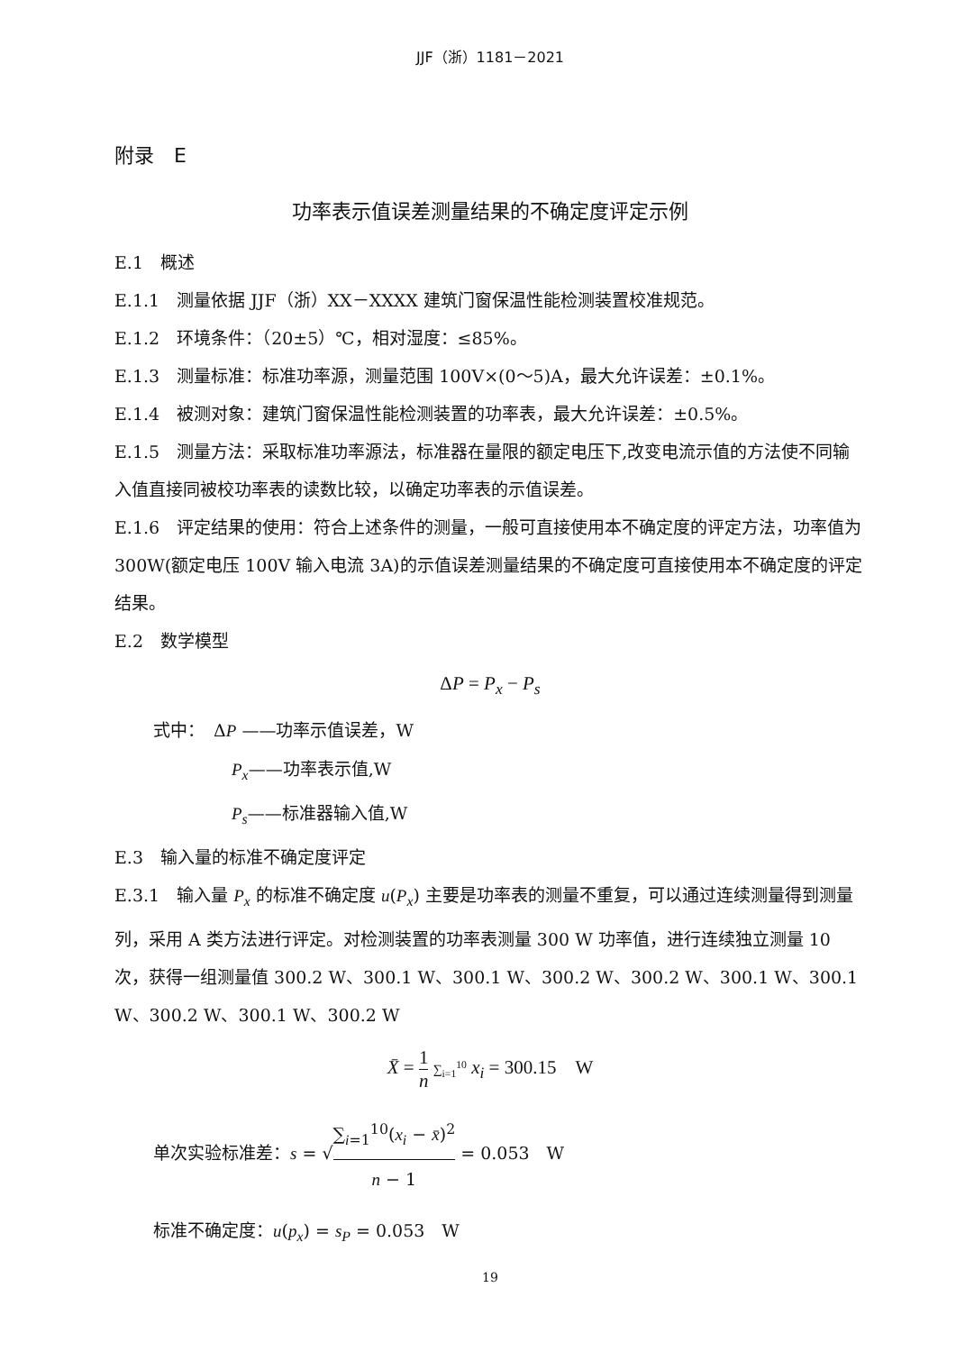JJF（浙）1181－2021
附录　E
功率表示值误差测量结果的不确定度评定示例
E.1　概述
E.1.1　测量依据 JJF（浙）XX－XXXX 建筑门窗保温性能检测装置校准规范。
E.1.2　环境条件：（20±5）℃，相对湿度：≤85%。
E.1.3　测量标准：标准功率源，测量范围 100V×(0～5)A，最大允许误差：±0.1%。
E.1.4　被测对象：建筑门窗保温性能检测装置的功率表，最大允许误差：±0.5%。
E.1.5　测量方法：采取标准功率源法，标准器在量限的额定电压下,改变电流示值的方法使不同输入值直接同被校功率表的读数比较，以确定功率表的示值误差。
E.1.6　评定结果的使用：符合上述条件的测量，一般可直接使用本不确定度的评定方法，功率值为 300W(额定电压 100V 输入电流 3A)的示值误差测量结果的不确定度可直接使用本不确定度的评定结果。
E.2　数学模型
ΔP = P<sub>x</sub> − P<sub>s</sub>
式中：　ΔP ——功率示值误差，W
P<sub>x</sub>——功率表示值,W
P<sub>s</sub>——标准器输入值,W
E.3　输入量的标准不确定度评定
E.3.1　输入量 P<sub>x</sub> 的标准不确定度 u(P<sub>x</sub>) 主要是功率表的测量不重复，可以通过连续测量得到测量列，采用 A 类方法进行评定。对检测装置的功率表测量 300 W 功率值，进行连续独立测量 10 次，获得一组测量值 300.2 W、300.1 W、300.1 W、300.2 W、300.2 W、300.1 W、300.1 W、300.2 W、300.1 W、300.2 W
X̄ = 1 n ∑<sub>i=1</sub><sup>10</sup> x<sub>i</sub> = 300.15　W
单次实验标准差：s = √∑<sub>i=1</sub><sup>10</sup>(x<sub>i</sub> − x̄)<sup>2</sup> n − 1 = 0.053　W
标准不确定度：u(p<sub>x</sub>) = s<sub>P</sub> = 0.053　W
19